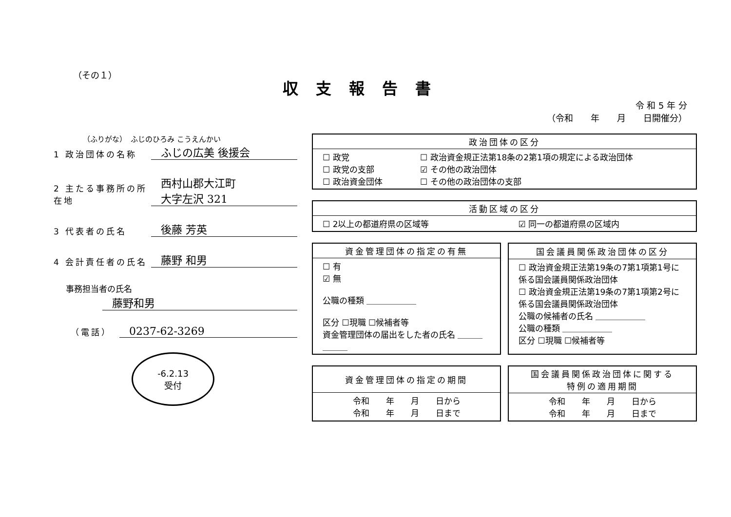（その１）
収支報告書
令 和 5 年 分
（令和　　年　　月　　日開催分）
（ふりがな）　ふじのひろみ こうえんかい
1 政治団体の名称
ふじの広美 後援会
2 主たる事務所の所在地
西村山郡大江町
大字左沢 321
3 代表者の氏名
後藤 芳英
4 会計責任者の氏名
藤野 和男
事務担当者の氏名
藤野和男
（電話）
0237-62-3269
-6.2.13
受付
| 政治団体の区分 | |
| --- | --- |
| ☐ 政党 ☐ 政党の支部 ☐ 政治資金団体 | ☐ 政治資金規正法第18条の2第1項の規定による政治団体 ☑ その他の政治団体 ☐ その他の政治団体の支部 |
| 活動区域の区分 | |
| --- | --- |
| ☐ 2以上の都道府県の区域等 | ☑ 同一の都道府県の区域内 |
| 資金管理団体の指定の有無 |
| --- |
| ☐ 有 ☑ 無 公職の種類 ＿＿＿＿＿＿ 区分 ☐現職 ☐候補者等 資金管理団体の届出をした者の氏名 ＿＿＿＿＿＿ |
| 国会議員関係政治団体の区分 |
| --- |
| ☐ 政治資金規正法第19条の7第1項第1号に係る国会議員関係政治団体 ☐ 政治資金規正法第19条の7第1項第2号に係る国会議員関係政治団体 公職の候補者の氏名 ＿＿＿＿＿＿ 公職の種類 ＿＿＿＿＿＿ 区分 ☐現職 ☐候補者等 |
| 資金管理団体の指定の期間 |
| --- |
| 令和 年 月 日から 令和 年 月 日まで |
| 国会議員関係政治団体に関する 特例の適用期間 |
| --- |
| 令和 年 月 日から 令和 年 月 日まで |